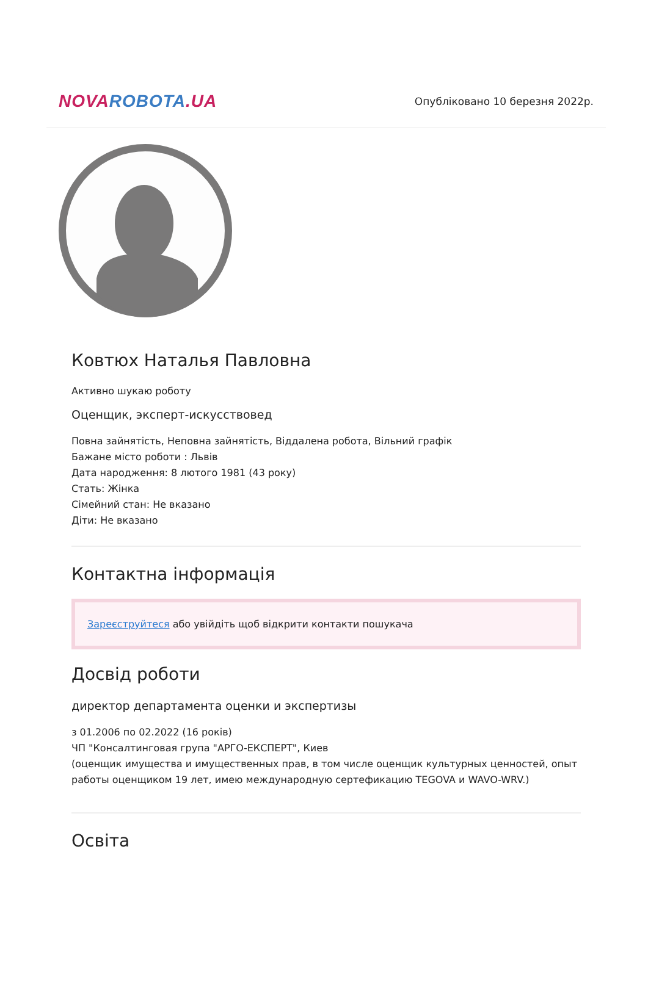NOVAROBOTA.UA
Опубліковано 10 березня 2022р.
Ковтюх Наталья Павловна
Активно шукаю роботу
Оценщик, эксперт-искусствовед
Повна зайнятість, Неповна зайнятість, Віддалена робота, Вільний графік
Бажане місто роботи : Львів
Дата народження: 8 лютого 1981 (43 року)
Стать: Жінка
Сімейний стан: Не вказано
Діти: Не вказано
Контактна інформація
Зареєструйтеся або увійдіть щоб відкрити контакти пошукача
Досвід роботи
директор департамента оценки и экспертизы
з 01.2006 по 02.2022 (16 років)
ЧП "Консалтинговая група "АРГО-ЕКСПЕРТ", Киев
(оценщик имущества и имущественных прав, в том числе оценщик культурных ценностей, опыт работы оценщиком 19 лет, имею международную сертефикацию TEGOVA и WAVO-WRV.)
Освіта